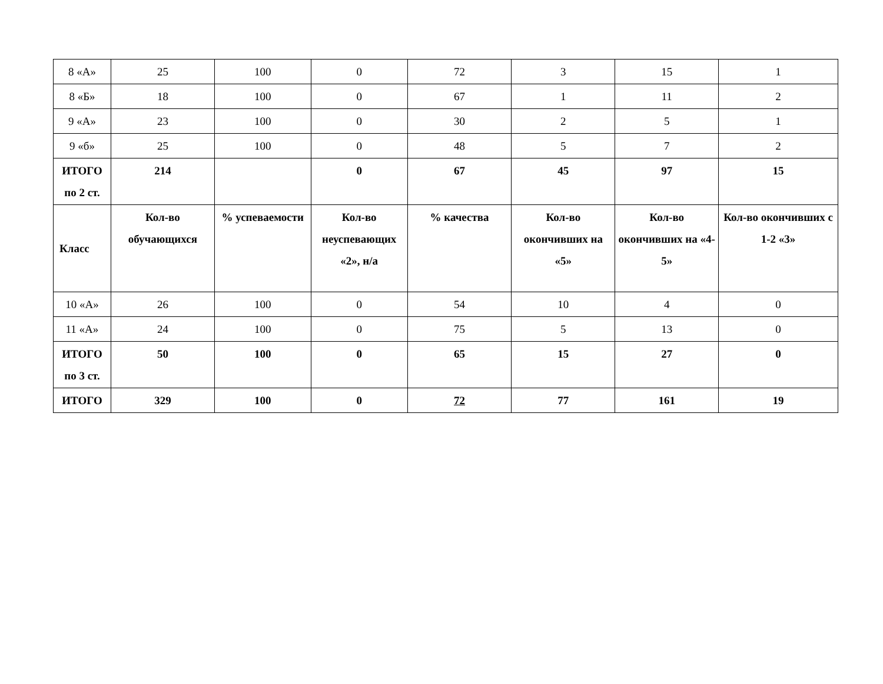| 8 «А» | 25 | 100 | 0 | 72 | 3 | 15 | 1 |
| 8 «Б» | 18 | 100 | 0 | 67 | 1 | 11 | 2 |
| 9 «А» | 23 | 100 | 0 | 30 | 2 | 5 | 1 |
| 9 «б» | 25 | 100 | 0 | 48 | 5 | 7 | 2 |
| ИТОГО по 2 ст. | 214 | | 0 | 67 | 45 | 97 | 15 |
| Класс | Кол-во обучающихся | % успеваемости | Кол-во неуспевающих «2», н/а | % качества | Кол-во окончивших на «5» | Кол-во окончивших на «4-5» | Кол-во окончивших с 1-2 «3» |
| 10 «А» | 26 | 100 | 0 | 54 | 10 | 4 | 0 |
| 11 «А» | 24 | 100 | 0 | 75 | 5 | 13 | 0 |
| ИТОГО по 3 ст. | 50 | 100 | 0 | 65 | 15 | 27 | 0 |
| ИТОГО | 329 | 100 | 0 | 72 | 77 | 161 | 19 |